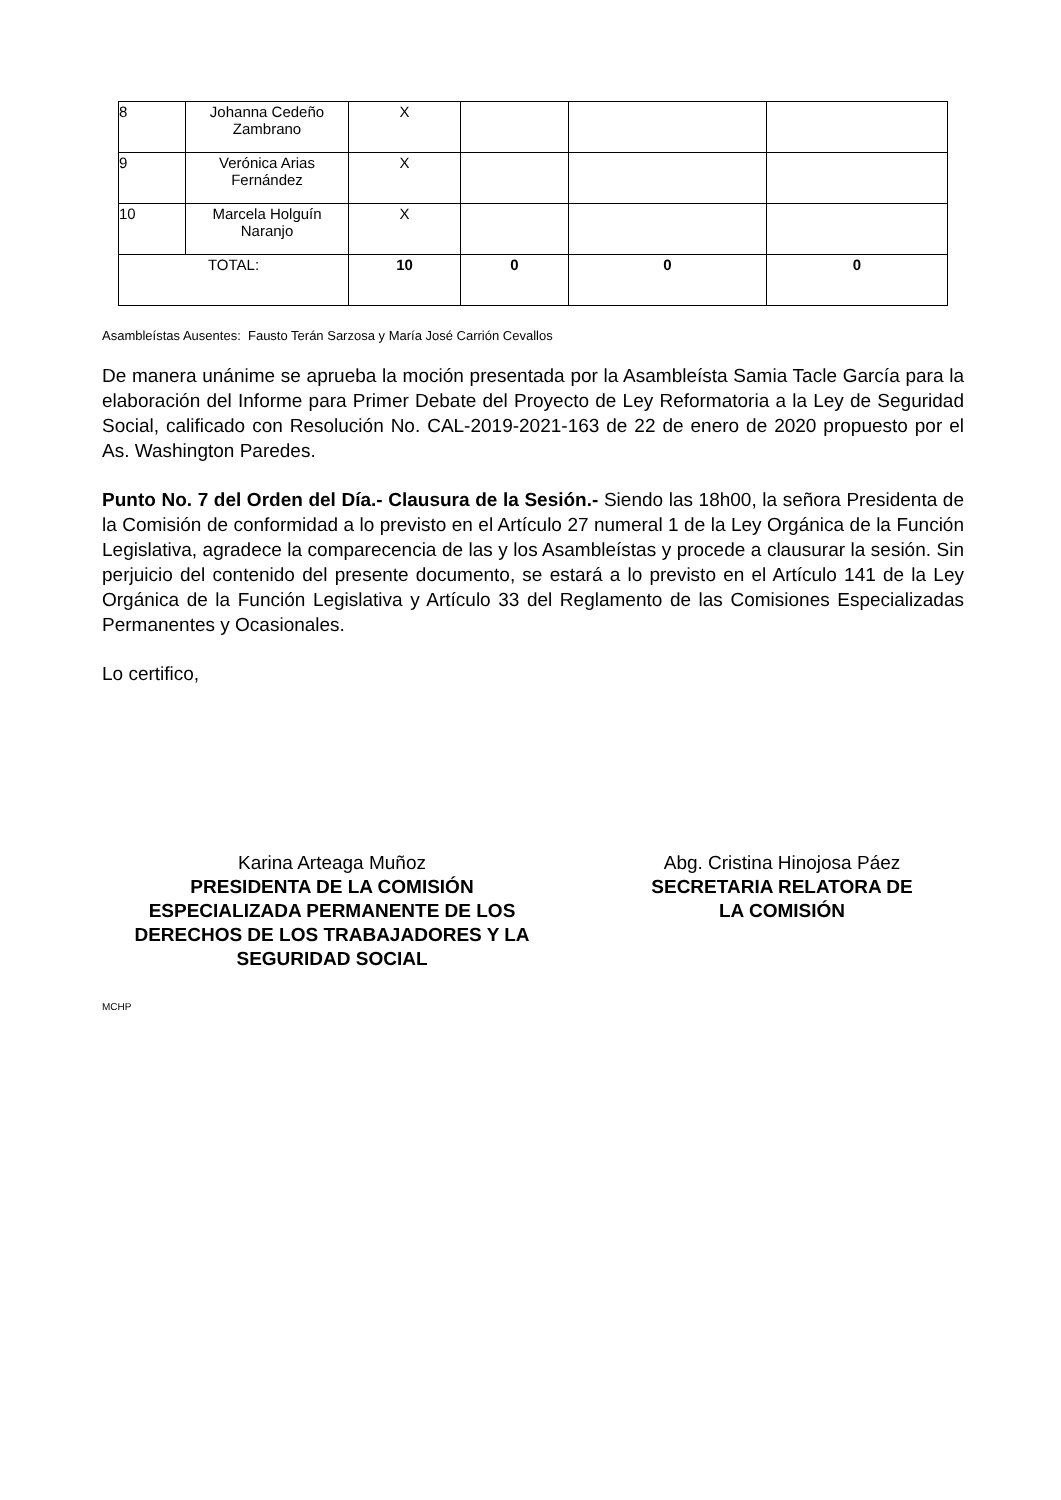| 8 | Johanna Cedeño Zambrano | X | | | |
| 9 | Verónica Arias Fernández | X | | | |
| 10 | Marcela Holguín Naranjo | X | | | |
| TOTAL: | | 10 | 0 | 0 | 0 |
Asambleístas Ausentes: Fausto Terán Sarzosa y María José Carrión Cevallos
De manera unánime se aprueba la moción presentada por la Asambleísta Samia Tacle García para la elaboración del Informe para Primer Debate del Proyecto de Ley Reformatoria a la Ley de Seguridad Social, calificado con Resolución No. CAL-2019-2021-163 de 22 de enero de 2020 propuesto por el As. Washington Paredes.
Punto No. 7 del Orden del Día.- Clausura de la Sesión.- Siendo las 18h00, la señora Presidenta de la Comisión de conformidad a lo previsto en el Artículo 27 numeral 1 de la Ley Orgánica de la Función Legislativa, agradece la comparecencia de las y los Asambleístas y procede a clausurar la sesión. Sin perjuicio del contenido del presente documento, se estará a lo previsto en el Artículo 141 de la Ley Orgánica de la Función Legislativa y Artículo 33 del Reglamento de las Comisiones Especializadas Permanentes y Ocasionales.
Lo certifico,
Karina Arteaga Muñoz
PRESIDENTA DE LA COMISIÓN
ESPECIALIZADA PERMANENTE DE LOS
DERECHOS DE LOS TRABAJADORES Y LA
SEGURIDAD SOCIAL
Abg. Cristina Hinojosa Páez
SECRETARIA RELATORA DE
LA COMISIÓN
MCHP